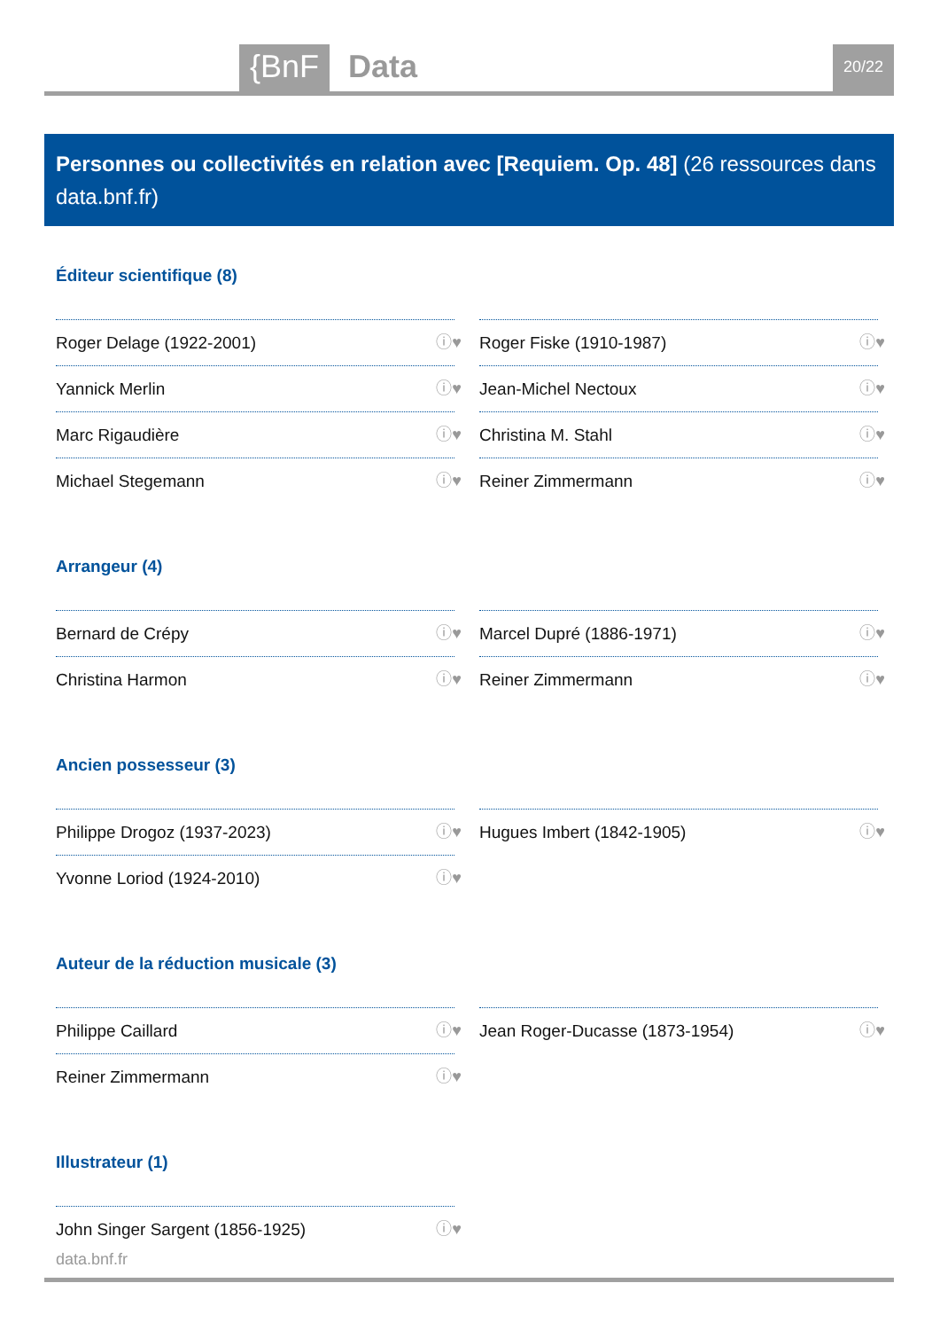{BnF Data 20/22
Personnes ou collectivités en relation avec [Requiem. Op. 48] (26 ressources dans data.bnf.fr)
Éditeur scientifique (8)
Roger Delage (1922-2001) ⓘ♥
Roger Fiske (1910-1987) ⓘ♥
Yannick Merlin ⓘ♥
Jean-Michel Nectoux ⓘ♥
Marc Rigaudière ⓘ♥
Christina M. Stahl ⓘ♥
Michael Stegemann ⓘ♥
Reiner Zimmermann ⓘ♥
Arrangeur (4)
Bernard de Crépy ⓘ♥
Marcel Dupré (1886-1971) ⓘ♥
Christina Harmon ⓘ♥
Reiner Zimmermann ⓘ♥
Ancien possesseur (3)
Philippe Drogoz (1937-2023) ⓘ♥
Hugues Imbert (1842-1905) ⓘ♥
Yvonne Loriod (1924-2010) ⓘ♥
Auteur de la réduction musicale (3)
Philippe Caillard ⓘ♥
Jean Roger-Ducasse (1873-1954) ⓘ♥
Reiner Zimmermann ⓘ♥
Illustrateur (1)
John Singer Sargent (1856-1925) ⓘ♥
data.bnf.fr